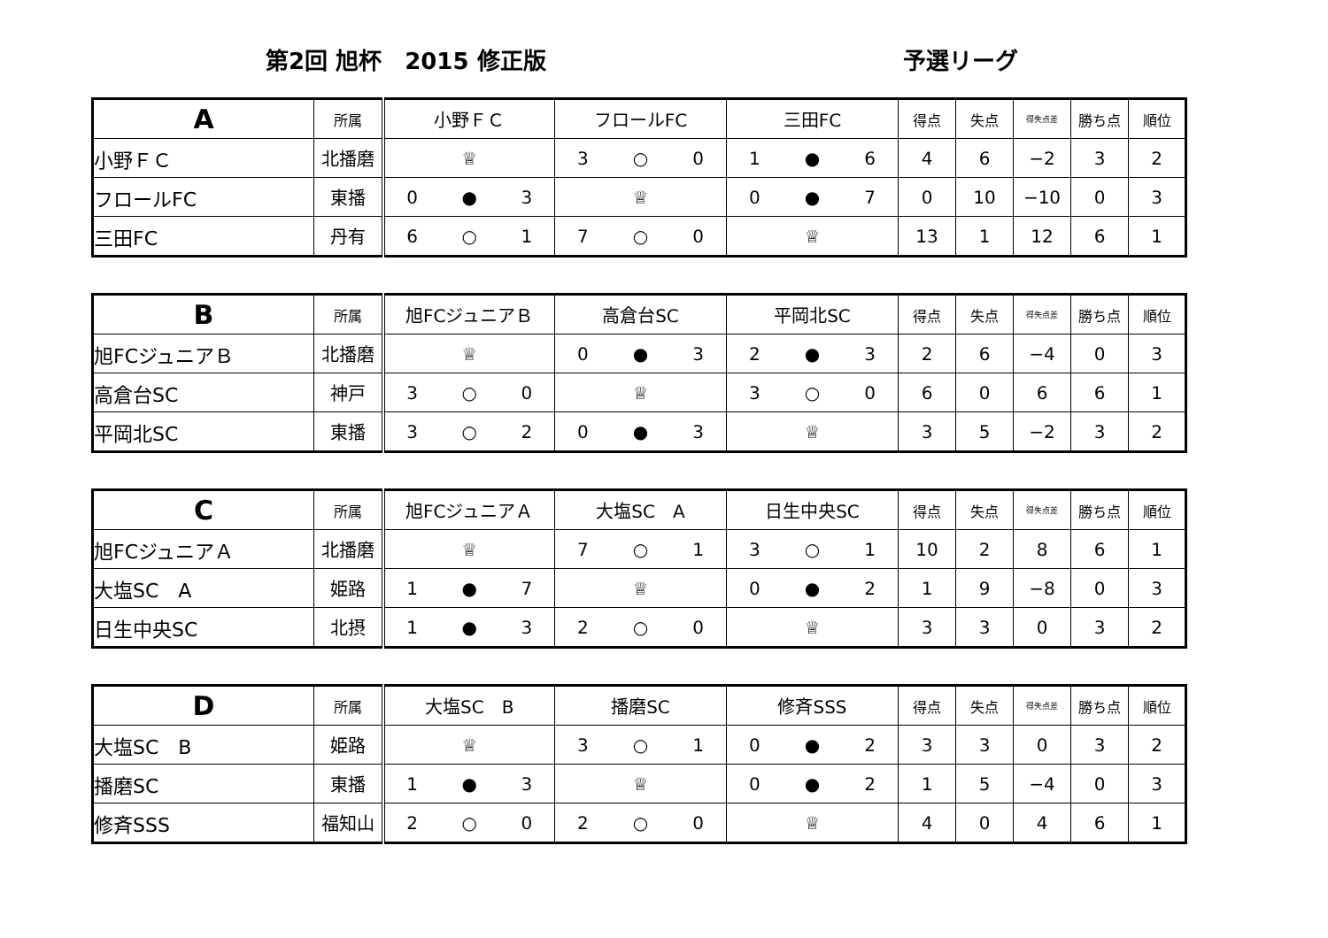第2回 旭杯　2015 修正版 予選リーグ
| A | 所属 | 小野ＦＣ | フロールFC | 三田FC | 得点 | 失点 | 得失点差 | 勝ち点 | 順位 |
| --- | --- | --- | --- | --- | --- | --- | --- | --- | --- |
| 小野ＦＣ | 北播磨 | ♕ | 3 ○ 0 | 1 ● 6 | 4 | 6 | −2 | 3 | 2 |
| フロールFC | 東播 | 0 ● 3 | ♕ | 0 ● 7 | 0 | 10 | −10 | 0 | 3 |
| 三田FC | 丹有 | 6 ○ 1 | 7 ○ 0 | ♕ | 13 | 1 | 12 | 6 | 1 |
| B | 所属 | 旭FCジュニアＢ | 高倉台SC | 平岡北SC | 得点 | 失点 | 得失点差 | 勝ち点 | 順位 |
| --- | --- | --- | --- | --- | --- | --- | --- | --- | --- |
| 旭FCジュニアＢ | 北播磨 | ♕ | 0 ● 3 | 2 ● 3 | 2 | 6 | −4 | 0 | 3 |
| 高倉台SC | 神戸 | 3 ○ 0 | ♕ | 3 ○ 0 | 6 | 0 | 6 | 6 | 1 |
| 平岡北SC | 東播 | 3 ○ 2 | 0 ● 3 | ♕ | 3 | 5 | −2 | 3 | 2 |
| C | 所属 | 旭FCジュニアＡ | 大塩SC A | 日生中央SC | 得点 | 失点 | 得失点差 | 勝ち点 | 順位 |
| --- | --- | --- | --- | --- | --- | --- | --- | --- | --- |
| 旭FCジュニアＡ | 北播磨 | ♕ | 7 ○ 1 | 3 ○ 1 | 10 | 2 | 8 | 6 | 1 |
| 大塩SC A | 姫路 | 1 ● 7 | ♕ | 0 ● 2 | 1 | 9 | −8 | 0 | 3 |
| 日生中央SC | 北摂 | 1 ● 3 | 2 ○ 0 | ♕ | 3 | 3 | 0 | 3 | 2 |
| D | 所属 | 大塩SC B | 播磨SC | 修斉SSS | 得点 | 失点 | 得失点差 | 勝ち点 | 順位 |
| --- | --- | --- | --- | --- | --- | --- | --- | --- | --- |
| 大塩SC B | 姫路 | ♕ | 3 ○ 1 | 0 ● 2 | 3 | 3 | 0 | 3 | 2 |
| 播磨SC | 東播 | 1 ● 3 | ♕ | 0 ● 2 | 1 | 5 | −4 | 0 | 3 |
| 修斉SSS | 福知山 | 2 ○ 0 | 2 ○ 0 | ♕ | 4 | 0 | 4 | 6 | 1 |